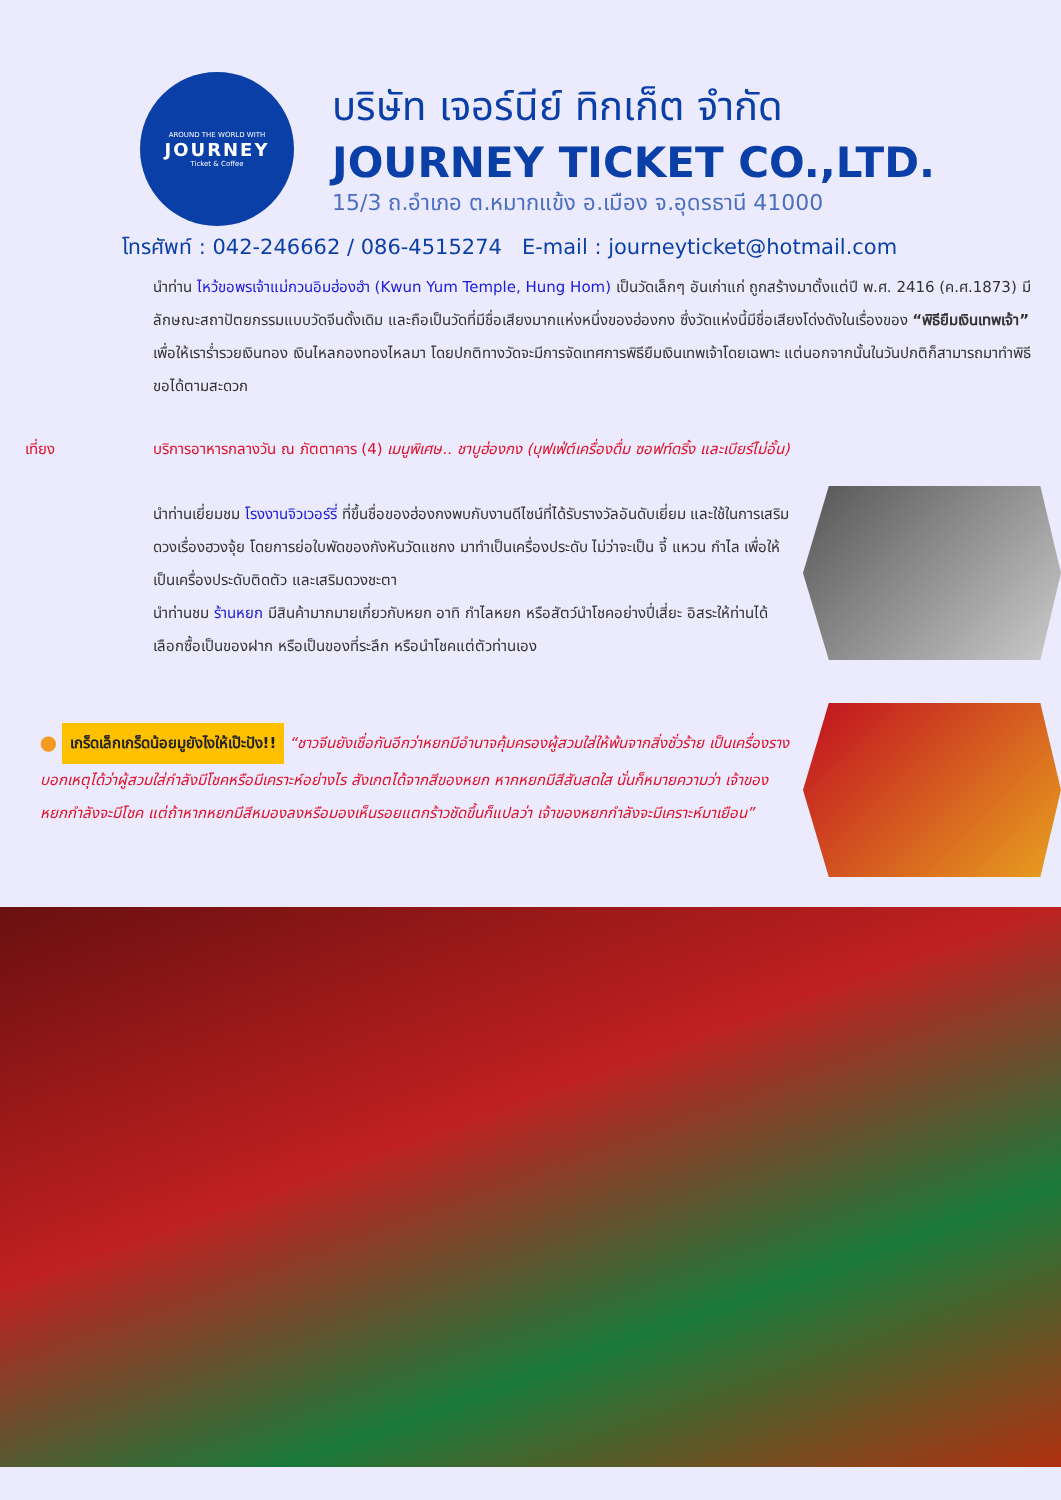AROUND THE WORLD WITH
JOURNEY
Ticket & Coffee
บริษัท เจอร์นีย์ ทิกเก็ต จำกัด
JOURNEY TICKET CO.,LTD.
15/3 ถ.อำเภอ ต.หมากแข้ง อ.เมือง จ.อุดรธานี 41000
โทรศัพท์ : 042-246662 / 086-4515274 E-mail : journeyticket@hotmail.com
นำท่าน ไหว้ขอพรเจ้าแม่กวนอิมฮ่องฮำ (Kwun Yum Temple, Hung Hom) เป็นวัดเล็กๆ อันเก่าแก่ ถูกสร้างมาตั้งแต่ปี พ.ศ. 2416 (ค.ศ.1873) มีลักษณะสถาปัตยกรรมแบบวัดจีนดั้งเดิม และถือเป็นวัดที่มีชื่อเสียงมากแห่งหนึ่งของฮ่องกง ซึ่งวัดแห่งนี้มีชื่อเสียงโด่งดังในเรื่องของ “พิธียืมเงินเทพเจ้า” เพื่อให้เราร่ำรวยเงินทอง เงินไหลกองทองไหลมา โดยปกติทางวัดจะมีการจัดเทศการพิธียืมเงินเทพเจ้าโดยเฉพาะ แต่นอกจากนั้นในวันปกติก็สามารถมาทำพิธีขอได้ตามสะดวก
เที่ยง บริการอาหารกลางวัน ณ ภัตตาคาร (4) เมนูพิเศษ.. ชาบูฮ่องกง (บุฟเฟ่ต์เครื่องดื่ม ซอฟท์ดริ้ง และเบียร์ไม่อั้น)
นำท่านเยี่ยมชม โรงงานจิวเวอร์รี่ ที่ขึ้นชื่อของฮ่องกงพบกับงานดีไซน์ที่ได้รับรางวัลอันดับเยี่ยม และใช้ในการเสริมดวงเรื่องฮวงจุ้ย โดยการย่อใบพัดของกังหันวัดแชกง มาทำเป็นเครื่องประดับ ไม่ว่าจะเป็น จี้ แหวน กำไล เพื่อให้เป็นเครื่องประดับติดตัว และเสริมดวงชะตา
นำท่านชม ร้านหยก มีสินค้ามากมายเกี่ยวกับหยก อาทิ กำไลหยก หรือสัตว์นำโชคอย่างปี่เสี่ยะ อิสระให้ท่านได้เลือกซื้อเป็นของฝาก หรือเป็นของที่ระลึก หรือนำโชคแต่ตัวท่านเอง
⬤ เกร็ดเล็กเกร็ดน้อยมูยังไงให้เป๊ะปัง!! “ชาวจีนยังเชื่อกันอีกว่าหยกมีอำนาจคุ้มครองผู้สวมใส่ให้พ้นจากสิ่งชั่วร้าย เป็นเครื่องรางบอกเหตุได้ว่าผู้สวมใส่กำลังมีโชคหรือมีเคราะห์อย่างไร สังเกตได้จากสีของหยก หากหยกมีสีสันสดใส นั่นก็หมายความว่า เจ้าของหยกกำลังจะมีโชค แต่ถ้าหากหยกมีสีหมองลงหรือมองเห็นรอยแตกร้าวชัดขึ้นก็แปลว่า เจ้าของหยกกำลังจะมีเคราะห์มาเยือน”